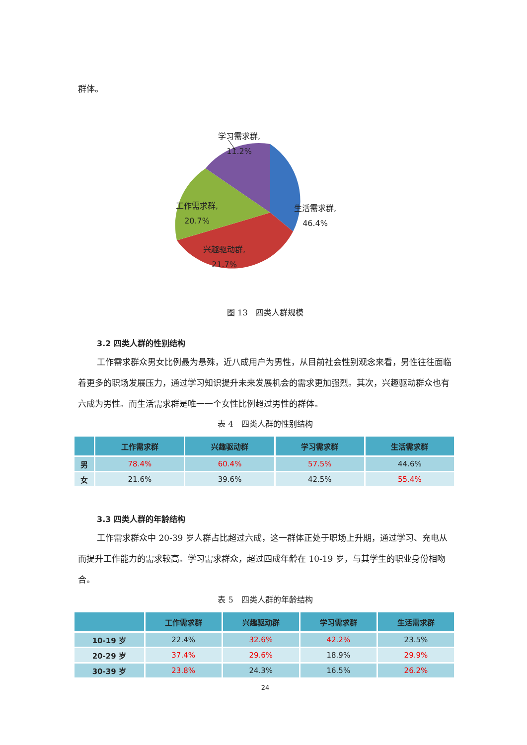群体。
学习需求群,
11.2%
生活需求群,
46.4%
工作需求群,
20.7%
兴趣驱动群,
21.7%
图 13　四类人群规模
3.2 四类人群的性别结构
工作需求群众男女比例最为悬殊，近八成用户为男性，从目前社会性别观念来看，男性往往面临着更多的职场发展压力，通过学习知识提升未来发展机会的需求更加强烈。其次，兴趣驱动群众也有六成为男性。而生活需求群是唯一一个女性比例超过男性的群体。
表 4　四类人群的性别结构
| | 工作需求群 | 兴趣驱动群 | 学习需求群 | 生活需求群 |
| --- | --- | --- | --- | --- |
| 男 | 78.4% | 60.4% | 57.5% | 44.6% |
| 女 | 21.6% | 39.6% | 42.5% | 55.4% |
3.3 四类人群的年龄结构
工作需求群众中 20-39 岁人群占比超过六成，这一群体正处于职场上升期，通过学习、充电从而提升工作能力的需求较高。学习需求群众，超过四成年龄在 10-19 岁，与其学生的职业身份相吻合。
表 5　四类人群的年龄结构
| | 工作需求群 | 兴趣驱动群 | 学习需求群 | 生活需求群 |
| --- | --- | --- | --- | --- |
| 10-19 岁 | 22.4% | 32.6% | 42.2% | 23.5% |
| 20-29 岁 | 37.4% | 29.6% | 18.9% | 29.9% |
| 30-39 岁 | 23.8% | 24.3% | 16.5% | 26.2% |
24